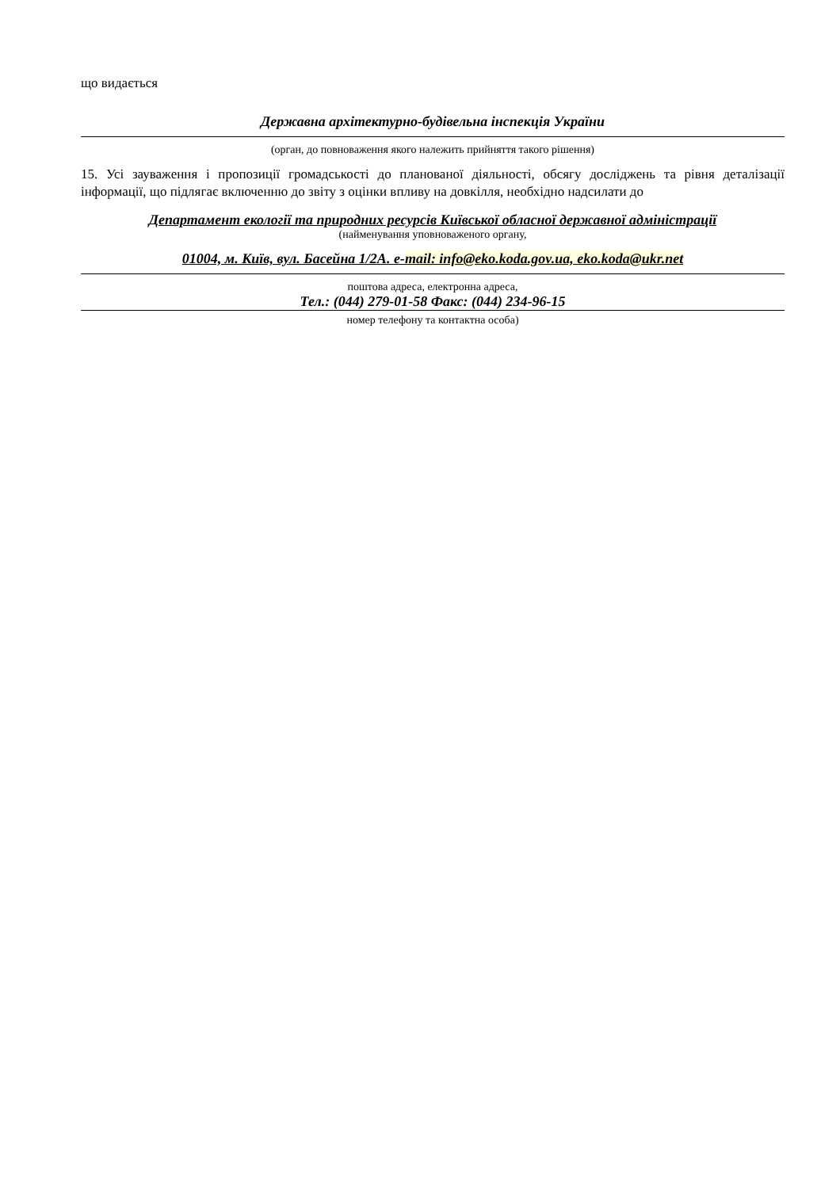що видається
Державна архітектурно-будівельна інспекція України
(орган, до повноваження якого належить прийняття такого рішення)
15. Усі зауваження і пропозиції громадськості до планованої діяльності, обсягу досліджень та рівня деталізації інформації, що підлягає включенню до звіту з оцінки впливу на довкілля, необхідно надсилати до
Департамент екології та природних ресурсів Київської обласної державної адміністрації
(найменування уповноваженого органу,
01004, м. Київ, вул. Басейна 1/2А. e-mail: info@eko.koda.gov.ua, eko.koda@ukr.net
поштова адреса, електронна адреса,
Тел.: (044) 279-01-58 Факс: (044) 234-96-15
номер телефону та контактна особа)